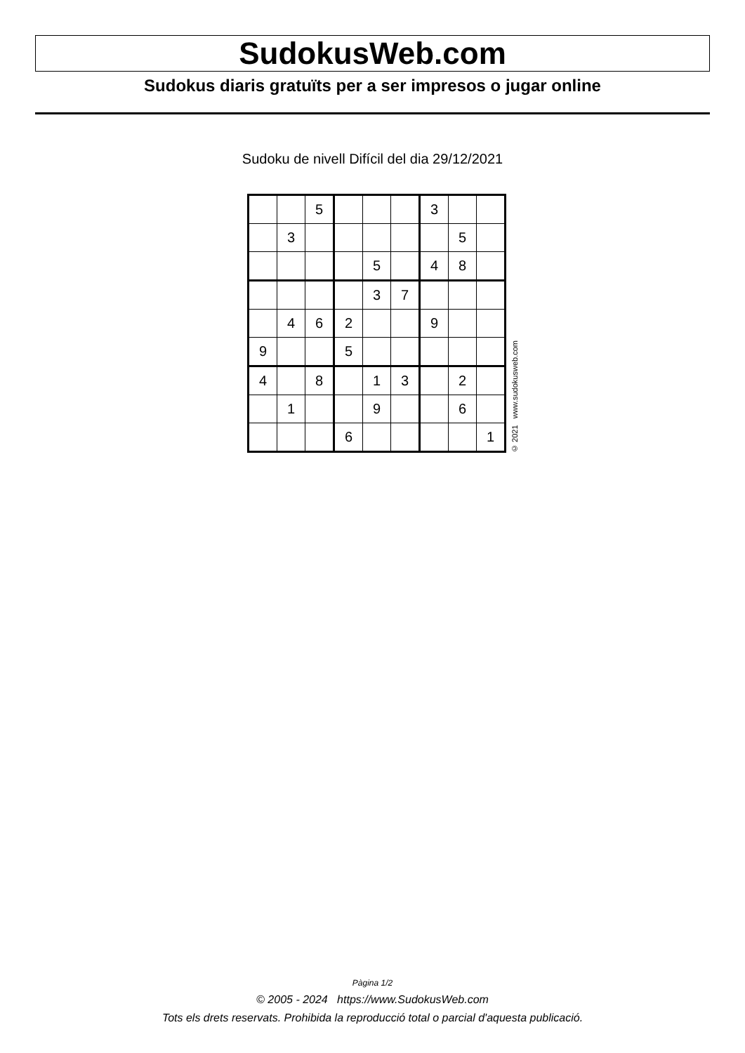SudokusWeb.com
Sudokus diaris gratuïts per a ser impresos o jugar online
Sudoku de nivell Difícil del dia 29/12/2021
| | | 5 | | | | 3 | | |
| | 3 | | | | | | 5 | |
| | | | | 5 | | 4 | 8 | |
| | | | | 3 | 7 | | | |
| | 4 | 6 | 2 | | | 9 | | |
| 9 | | | 5 | | | | | |
| 4 | | 8 | | 1 | 3 | | 2 | |
| | 1 | | | 9 | | | 6 | |
| | | | 6 | | | | | 1 |
© 2021 www.sudokusweb.com
Pàgina 1/2
© 2005 - 2024 https://www.SudokusWeb.com
Tots els drets reservats. Prohibida la reproducció total o parcial d'aquesta publicació.